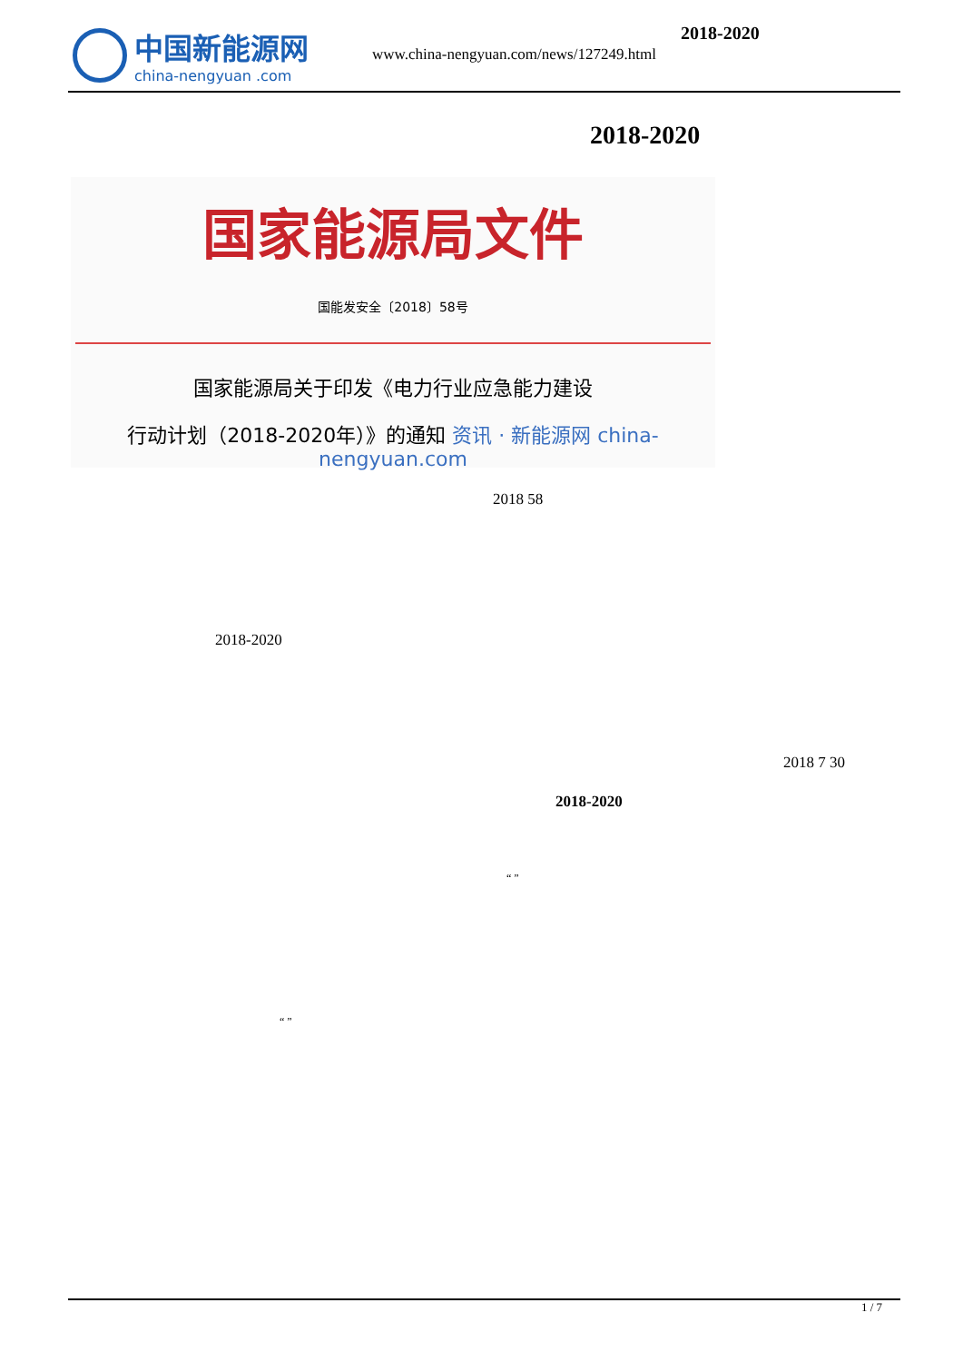中国新能源网
china-nengyuan .com
2018-2020
www.china-nengyuan.com/news/127249.html
2018-2020
国家能源局文件
国能发安全〔2018〕58号
国家能源局关于印发《电力行业应急能力建设
行动计划（2018-2020年）》的通知 资讯 · 新能源网 china-nengyuan.com
2018 58
2018-2020
2018 7 30
2018-2020
“ ”
“ ”
1 / 7